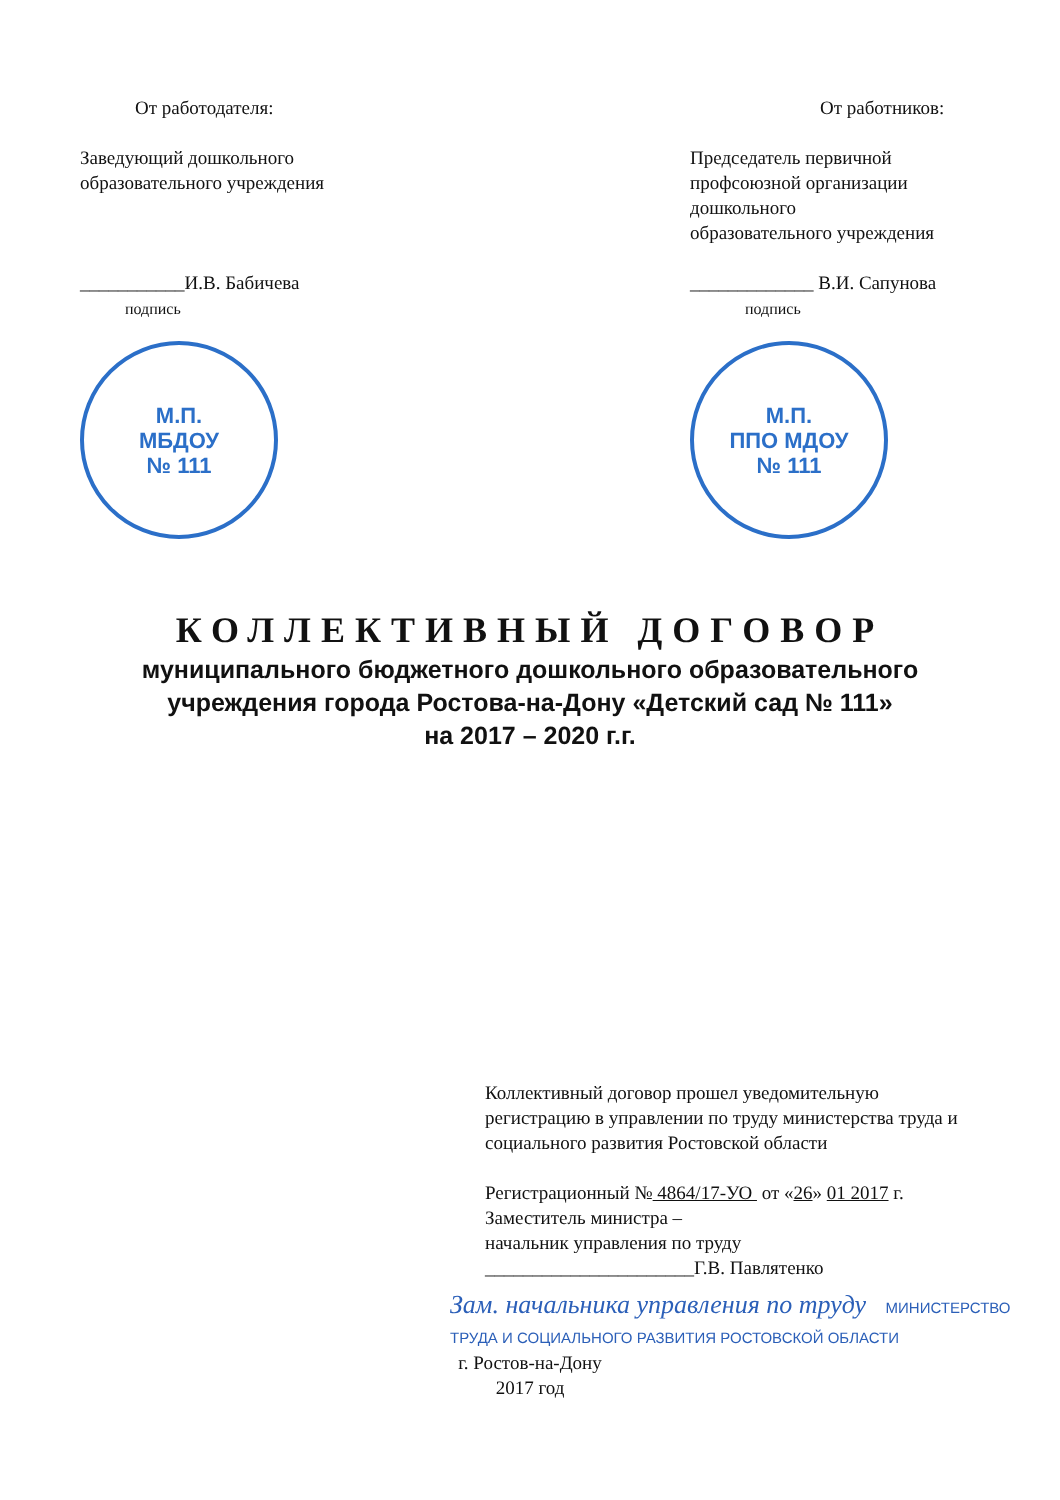От работодателя:
Заведующий дошкольного
образовательного учреждения
___________И.В. Бабичева
подпись
М.П.
МБДОУ
№ 111
От работников:
Председатель первичной
профсоюзной организации
дошкольного
образовательного учреждения
_____________ В.И. Сапунова
подпись
М.П.
ППО МДОУ
№ 111
КОЛЛЕКТИВНЫЙ ДОГОВОР
муниципального бюджетного дошкольного образовательного
учреждения города Ростова-на-Дону «Детский сад № 111»
на 2017 – 2020 г.г.
Коллективный договор прошел уведомительную регистрацию в управлении по труду министерства труда и социального развития Ростовской области
Регистрационный № 4864/17-УО от «26» 01 2017 г.
Заместитель министра –
начальник управления по труду
______________________Г.В. Павлятенко
Зам. начальника управления по труду МИНИСТЕРСТВО ТРУДА И СОЦИАЛЬНОГО РАЗВИТИЯ РОСТОВСКОЙ ОБЛАСТИ
г. Ростов-на-Дону
2017 год